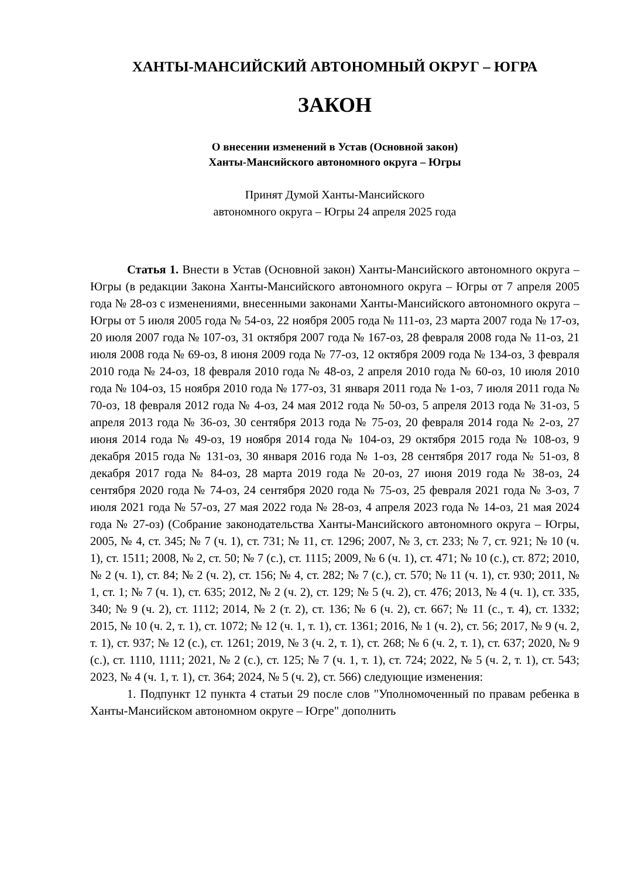ХАНТЫ-МАНСИЙСКИЙ АВТОНОМНЫЙ ОКРУГ – ЮГРА
ЗАКОН
О внесении изменений в Устав (Основной закон)
Ханты-Мансийского автономного округа – Югры
Принят Думой Ханты-Мансийского
автономного округа – Югры 24 апреля 2025 года
Статья 1. Внести в Устав (Основной закон) Ханты-Мансийского автономного округа – Югры (в редакции Закона Ханты-Мансийского автономного округа – Югры от 7 апреля 2005 года № 28-оз с изменениями, внесенными законами Ханты-Мансийского автономного округа – Югры от 5 июля 2005 года № 54-оз, 22 ноября 2005 года № 111-оз, 23 марта 2007 года № 17-оз, 20 июля 2007 года № 107-оз, 31 октября 2007 года № 167-оз, 28 февраля 2008 года № 11-оз, 21 июля 2008 года № 69-оз, 8 июня 2009 года № 77-оз, 12 октября 2009 года № 134-оз, 3 февраля 2010 года № 24-оз, 18 февраля 2010 года № 48-оз, 2 апреля 2010 года № 60-оз, 10 июля 2010 года № 104-оз, 15 ноября 2010 года № 177-оз, 31 января 2011 года № 1-оз, 7 июля 2011 года № 70-оз, 18 февраля 2012 года № 4-оз, 24 мая 2012 года № 50-оз, 5 апреля 2013 года № 31-оз, 5 апреля 2013 года № 36-оз, 30 сентября 2013 года № 75-оз, 20 февраля 2014 года № 2-оз, 27 июня 2014 года № 49-оз, 19 ноября 2014 года № 104-оз, 29 октября 2015 года № 108-оз, 9 декабря 2015 года № 131-оз, 30 января 2016 года № 1-оз, 28 сентября 2017 года № 51-оз, 8 декабря 2017 года № 84-оз, 28 марта 2019 года № 20-оз, 27 июня 2019 года № 38-оз, 24 сентября 2020 года № 74-оз, 24 сентября 2020 года № 75-оз, 25 февраля 2021 года № 3-оз, 7 июля 2021 года № 57-оз, 27 мая 2022 года № 28-оз, 4 апреля 2023 года № 14-оз, 21 мая 2024 года № 27-оз) (Собрание законодательства Ханты-Мансийского автономного округа – Югры, 2005, № 4, ст. 345; № 7 (ч. 1), ст. 731; № 11, ст. 1296; 2007, № 3, ст. 233; № 7, ст. 921; № 10 (ч. 1), ст. 1511; 2008, № 2, ст. 50; № 7 (с.), ст. 1115; 2009, № 6 (ч. 1), ст. 471; № 10 (с.), ст. 872; 2010, № 2 (ч. 1), ст. 84; № 2 (ч. 2), ст. 156; № 4, ст. 282; № 7 (с.), ст. 570; № 11 (ч. 1), ст. 930; 2011, № 1, ст. 1; № 7 (ч. 1), ст. 635; 2012, № 2 (ч. 2), ст. 129; № 5 (ч. 2), ст. 476; 2013, № 4 (ч. 1), ст. 335, 340; № 9 (ч. 2), ст. 1112; 2014, № 2 (т. 2), ст. 136; № 6 (ч. 2), ст. 667; № 11 (с., т. 4), ст. 1332; 2015, № 10 (ч. 2, т. 1), ст. 1072; № 12 (ч. 1, т. 1), ст. 1361; 2016, № 1 (ч. 2), ст. 56; 2017, № 9 (ч. 2, т. 1), ст. 937; № 12 (с.), ст. 1261; 2019, № 3 (ч. 2, т. 1), ст. 268; № 6 (ч. 2, т. 1), ст. 637; 2020, № 9 (с.), ст. 1110, 1111; 2021, № 2 (с.), ст. 125; № 7 (ч. 1, т. 1), ст. 724; 2022, № 5 (ч. 2, т. 1), ст. 543; 2023, № 4 (ч. 1, т. 1), ст. 364; 2024, № 5 (ч. 2), ст. 566) следующие изменения:
1. Подпункт 12 пункта 4 статьи 29 после слов "Уполномоченный по правам ребенка в Ханты-Мансийском автономном округе – Югре" дополнить